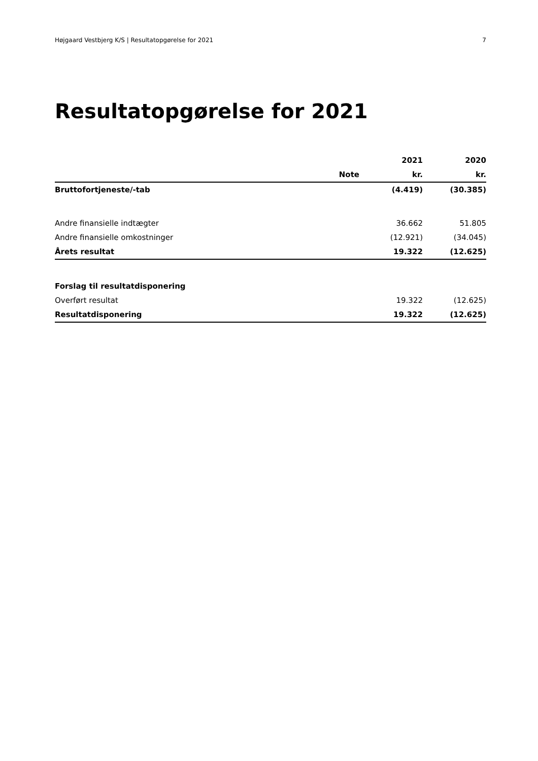Højgaard Vestbjerg K/S | Resultatopgørelse for 2021 7
Resultatopgørelse for 2021
| | | 2021 | 2020 |
| --- | --- | --- | --- |
| | Note | kr. | kr. |
| Bruttofortjeneste/-tab | | (4.419) | (30.385) |
| Andre finansielle indtægter | | 36.662 | 51.805 |
| Andre finansielle omkostninger | | (12.921) | (34.045) |
| Årets resultat | | 19.322 | (12.625) |
| Forslag til resultatdisponering | | | |
| Overført resultat | | 19.322 | (12.625) |
| Resultatdisponering | | 19.322 | (12.625) |